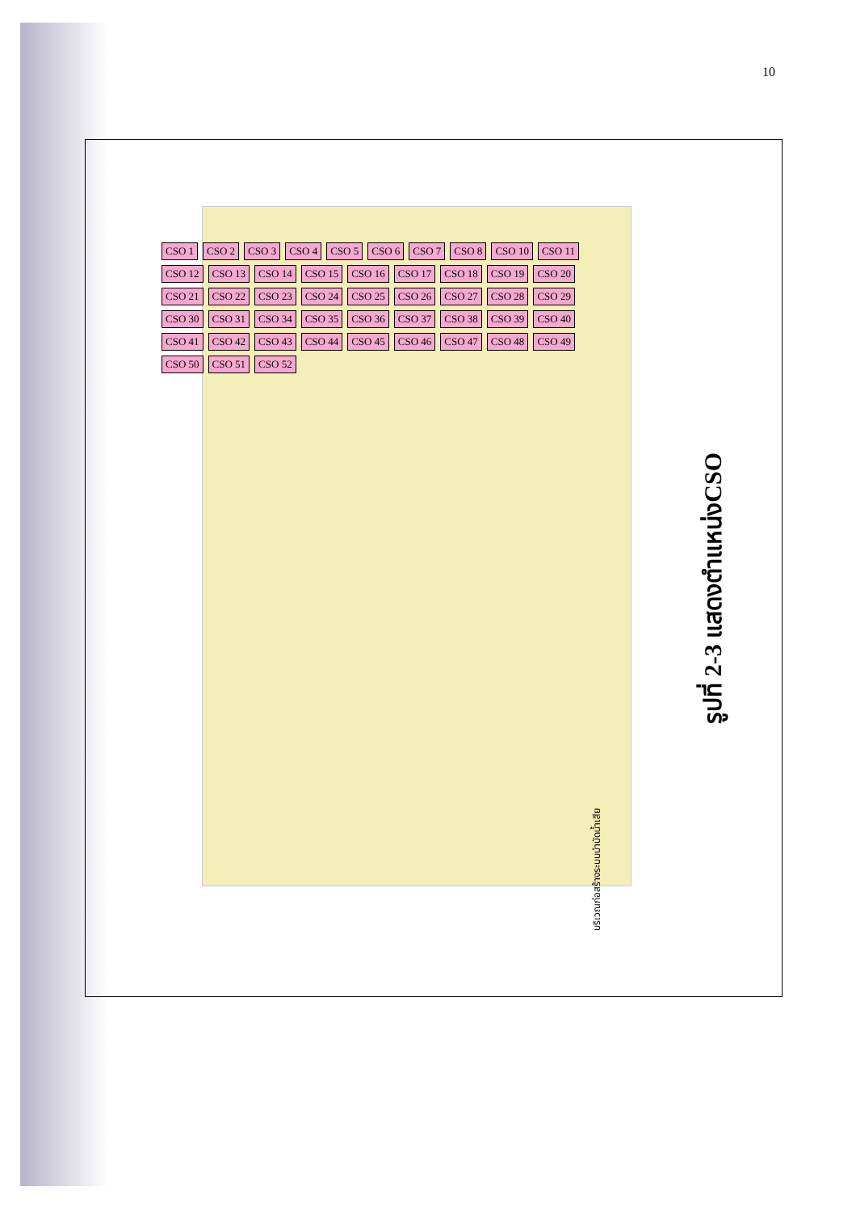10
CSO 1 CSO 2 CSO 3 CSO 4 CSO 5 CSO 6 CSO 7 CSO 8 CSO 10 CSO 11 CSO 12 CSO 13 CSO 14 CSO 15 CSO 16 CSO 17 CSO 18 CSO 19 CSO 20 CSO 21 CSO 22 CSO 23 CSO 24 CSO 25 CSO 26 CSO 27 CSO 28 CSO 29 CSO 30 CSO 31 CSO 34 CSO 35 CSO 36 CSO 37 CSO 38 CSO 39 CSO 40 CSO 41 CSO 42 CSO 43 CSO 44 CSO 45 CSO 46 CSO 47 CSO 48 CSO 49 CSO 50 CSO 51 CSO 52
บริเวณก่อสร้างระบบบำบัดน้ำเสีย
รูปที่ 2-3 แสดงตำแหน่งCSO